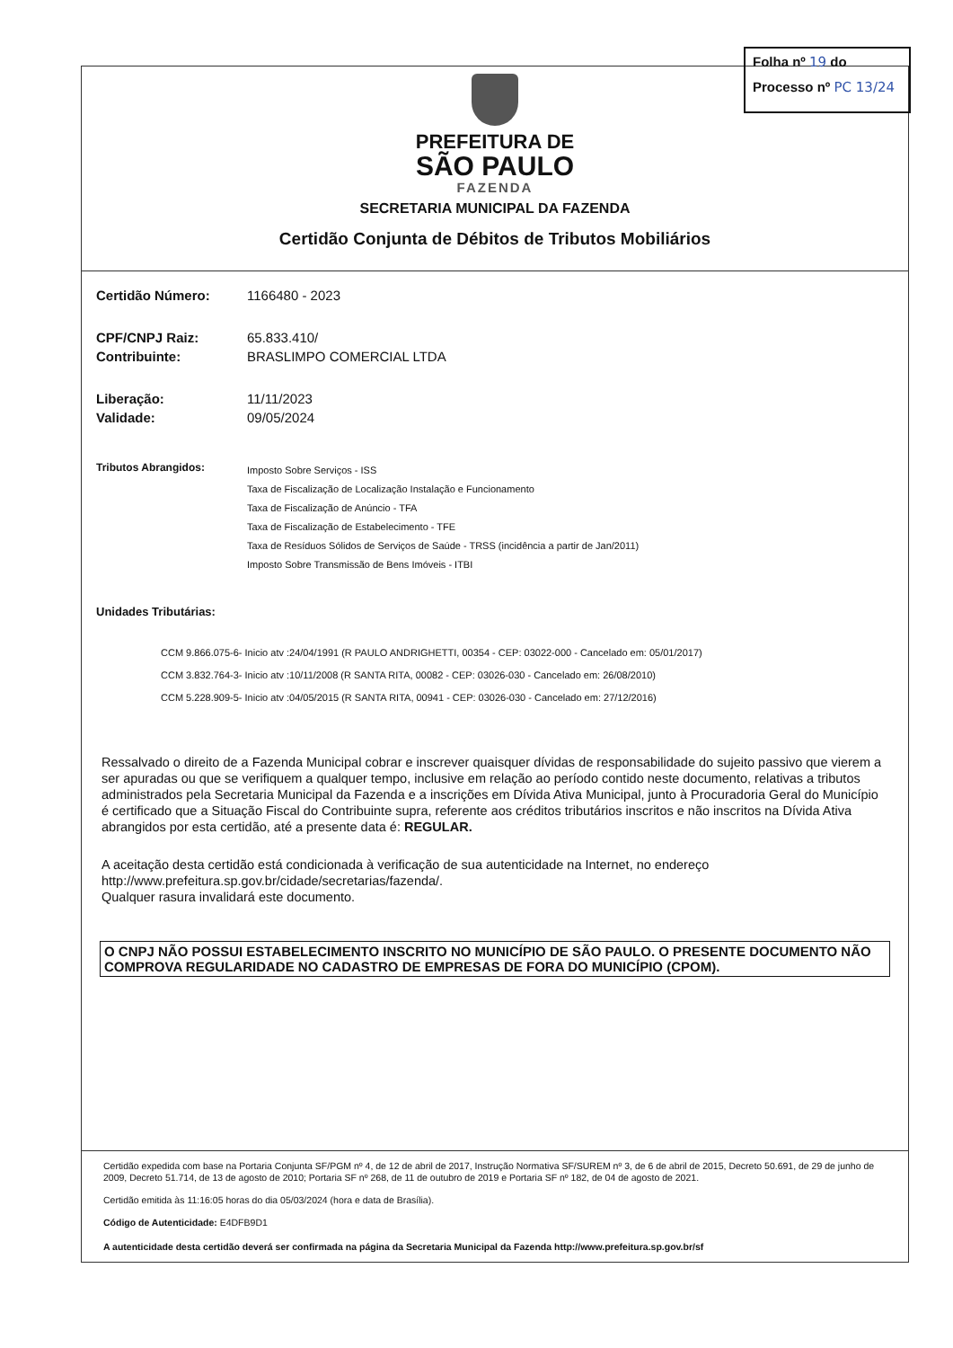PREFEITURA DE
SÃO PAULO
FAZENDA
SECRETARIA MUNICIPAL DA FAZENDA
Certidão Conjunta de Débitos de Tributos Mobiliários
Certidão Número: 1166480 - 2023
CPF/CNPJ Raiz: 65.833.410/
Contribuinte: BRASLIMPO COMERCIAL LTDA
Liberação: 11/11/2023
Validade: 09/05/2024
Tributos Abrangidos: Imposto Sobre Serviços - ISS
Taxa de Fiscalização de Localização Instalação e Funcionamento
Taxa de Fiscalização de Anúncio - TFA
Taxa de Fiscalização de Estabelecimento - TFE
Taxa de Resíduos Sólidos de Serviços de Saúde - TRSS (incidência a partir de Jan/2011)
Imposto Sobre Transmissão de Bens Imóveis - ITBI
Unidades Tributárias:
CCM 9.866.075-6- Inicio atv :24/04/1991 (R PAULO ANDRIGHETTI, 00354 - CEP: 03022-000 - Cancelado em: 05/01/2017)
CCM 3.832.764-3- Inicio atv :10/11/2008 (R SANTA RITA, 00082 - CEP: 03026-030 - Cancelado em: 26/08/2010)
CCM 5.228.909-5- Inicio atv :04/05/2015 (R SANTA RITA, 00941 - CEP: 03026-030 - Cancelado em: 27/12/2016)
Ressalvado o direito de a Fazenda Municipal cobrar e inscrever quaisquer dívidas de responsabilidade do sujeito passivo que vierem a ser apuradas ou que se verifiquem a qualquer tempo, inclusive em relação ao período contido neste documento, relativas a tributos administrados pela Secretaria Municipal da Fazenda e a inscrições em Dívida Ativa Municipal, junto à Procuradoria Geral do Município é certificado que a Situação Fiscal do Contribuinte supra, referente aos créditos tributários inscritos e não inscritos na Dívida Ativa abrangidos por esta certidão, até a presente data é: REGULAR.
A aceitação desta certidão está condicionada à verificação de sua autenticidade na Internet, no endereço http://www.prefeitura.sp.gov.br/cidade/secretarias/fazenda/.
Qualquer rasura invalidará este documento.
O CNPJ NÃO POSSUI ESTABELECIMENTO INSCRITO NO MUNICÍPIO DE SÃO PAULO. O PRESENTE DOCUMENTO NÃO COMPROVA REGULARIDADE NO CADASTRO DE EMPRESAS DE FORA DO MUNICÍPIO (CPOM).
Certidão expedida com base na Portaria Conjunta SF/PGM nº 4, de 12 de abril de 2017, Instrução Normativa SF/SUREM nº 3, de 6 de abril de 2015, Decreto 50.691, de 29 de junho de 2009, Decreto 51.714, de 13 de agosto de 2010; Portaria SF nº 268, de 11 de outubro de 2019 e Portaria SF nº 182, de 04 de agosto de 2021.
Certidão emitida às 11:16:05 horas do dia 05/03/2024 (hora e data de Brasília).
Código de Autenticidade: E4DFB9D1
A autenticidade desta certidão deverá ser confirmada na página da Secretaria Municipal da Fazenda http://www.prefeitura.sp.gov.br/sf
Folha nº 19 do
Processo nº PC 13/24